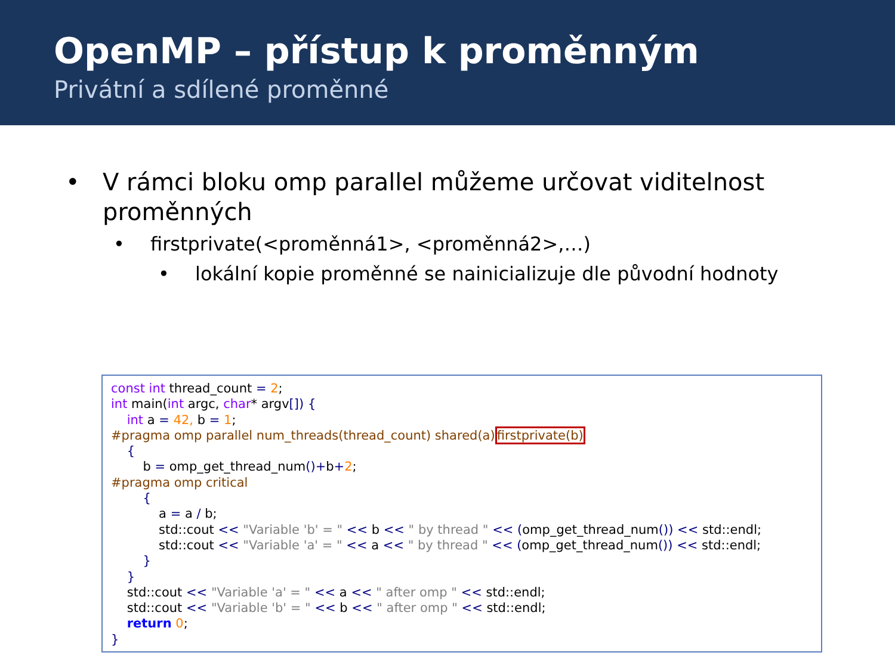OpenMP – přístup k proměnným
Privátní a sdílené proměnné
• V rámci bloku omp parallel můžeme určovat viditelnost proměnných
• firstprivate(<proměnná1>, <proměnná2>,…)
• lokální kopie proměnné se nainicializuje dle původní hodnoty
const int thread_count = 2; int main(int argc, char* argv[]) { int a = 42, b = 1; #pragma omp parallel num_threads(thread_count) shared(a)firstprivate(b) { b = omp_get_thread_num()+b+2; #pragma omp critical { a = a / b; std::cout << "Variable 'b' = " << b << " by thread " << (omp_get_thread_num()) << std::endl; std::cout << "Variable 'a' = " << a << " by thread " << (omp_get_thread_num()) << std::endl; } } std::cout << "Variable 'a' = " << a << " after omp " << std::endl; std::cout << "Variable 'b' = " << b << " after omp " << std::endl; return 0; }